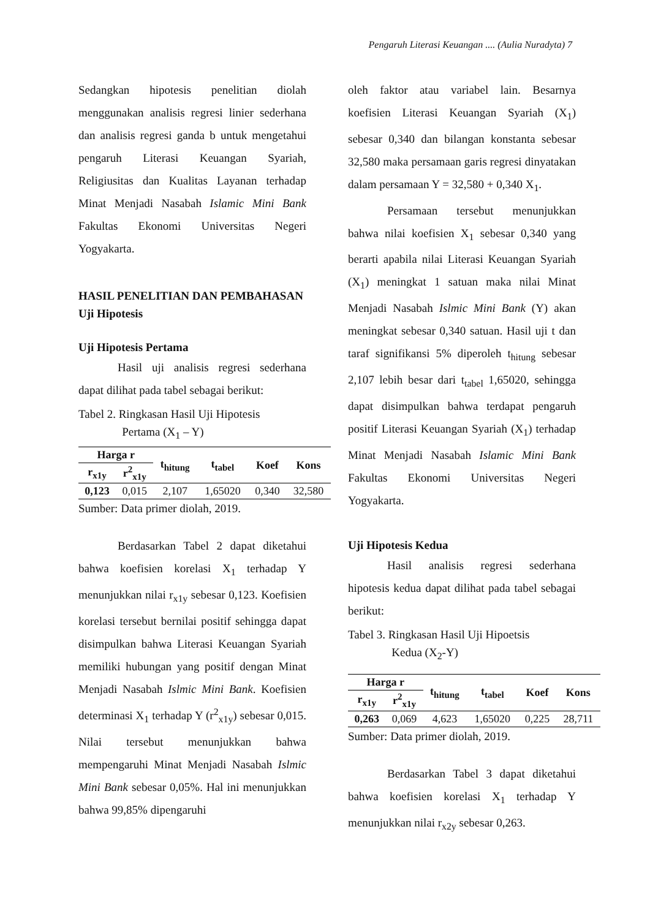Pengaruh Literasi Keuangan .... (Aulia Nuradyta) 7
Sedangkan hipotesis penelitian diolah menggunakan analisis regresi linier sederhana dan analisis regresi ganda b untuk mengetahui pengaruh Literasi Keuangan Syariah, Religiusitas dan Kualitas Layanan terhadap Minat Menjadi Nasabah Islamic Mini Bank Fakultas Ekonomi Universitas Negeri Yogyakarta.
HASIL PENELITIAN DAN PEMBAHASAN
Uji Hipotesis
Uji Hipotesis Pertama
Hasil uji analisis regresi sederhana dapat dilihat pada tabel sebagai berikut:
Tabel 2. Ringkasan Hasil Uji Hipotesis
Pertama (X<sub>1</sub> – Y)
| Harga r | | t<sub>hitung</sub> | t<sub>tabel</sub> | Koef | Kons |
| --- | --- | --- | --- | --- | --- |
| r<sub>x1y</sub> | r<sup>2</sup><sub>x1y</sub> | | | | |
| 0,123 | 0,015 | 2,107 | 1,65020 | 0,340 | 32,580 |
Sumber: Data primer diolah, 2019.
Berdasarkan Tabel 2 dapat diketahui bahwa koefisien korelasi X<sub>1</sub> terhadap Y menunjukkan nilai r<sub>x1y</sub> sebesar 0,123. Koefisien korelasi tersebut bernilai positif sehingga dapat disimpulkan bahwa Literasi Keuangan Syariah memiliki hubungan yang positif dengan Minat Menjadi Nasabah Islmic Mini Bank. Koefisien determinasi X<sub>1</sub> terhadap Y (r<sup>2</sup><sub>x1y</sub>) sebesar 0,015. Nilai tersebut menunjukkan bahwa mempengaruhi Minat Menjadi Nasabah Islmic Mini Bank sebesar 0,05%. Hal ini menunjukkan bahwa 99,85% dipengaruhi
oleh faktor atau variabel lain. Besarnya koefisien Literasi Keuangan Syariah (X<sub>1</sub>) sebesar 0,340 dan bilangan konstanta sebesar 32,580 maka persamaan garis regresi dinyatakan dalam persamaan Y = 32,580 + 0,340 X<sub>1</sub>.
Persamaan tersebut menunjukkan bahwa nilai koefisien X<sub>1</sub> sebesar 0,340 yang berarti apabila nilai Literasi Keuangan Syariah (X<sub>1</sub>) meningkat 1 satuan maka nilai Minat Menjadi Nasabah Islmic Mini Bank (Y) akan meningkat sebesar 0,340 satuan. Hasil uji t dan taraf signifikansi 5% diperoleh t<sub>hitung</sub> sebesar 2,107 lebih besar dari t<sub>tabel</sub> 1,65020, sehingga dapat disimpulkan bahwa terdapat pengaruh positif Literasi Keuangan Syariah (X<sub>1</sub>) terhadap Minat Menjadi Nasabah Islamic Mini Bank Fakultas Ekonomi Universitas Negeri Yogyakarta.
Uji Hipotesis Kedua
Hasil analisis regresi sederhana hipotesis kedua dapat dilihat pada tabel sebagai berikut:
Tabel 3. Ringkasan Hasil Uji Hipoetsis
Kedua (X<sub>2</sub>-Y)
| Harga r | | t<sub>hitung</sub> | t<sub>tabel</sub> | Koef | Kons |
| --- | --- | --- | --- | --- | --- |
| r<sub>x1y</sub> | r<sup>2</sup><sub>x1y</sub> | | | | |
| 0,263 | 0,069 | 4,623 | 1,65020 | 0,225 | 28,711 |
Sumber: Data primer diolah, 2019.
Berdasarkan Tabel 3 dapat diketahui bahwa koefisien korelasi X<sub>1</sub> terhadap Y menunjukkan nilai r<sub>x2y</sub> sebesar 0,263.